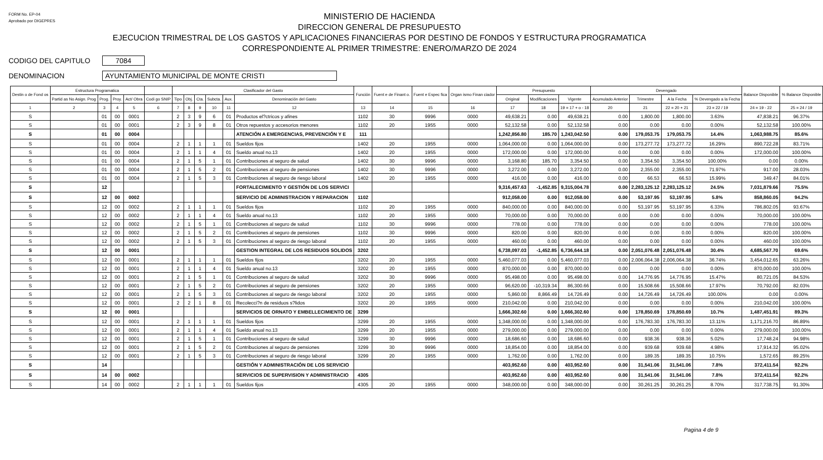FORM No. EP-04
Aprobado por DIGEPRES
MINISTERIO DE HACIENDA
DIRECCION GENERAL DE PRESUPUESTO
EJECUCION TRIMESTRAL DE LOS GASTOS Y APLICACIONES FINANCIERAS POR DESTINO DE FONDOS Y ESTRUCTURA PROGRAMATICA
CORRESPONDIENTE AL PRIMER TRIMESTRE: ENERO/MARZO DE 2024
CODIGO DEL CAPITULO 7084
DENOMINACION AYUNTAMIENTO MUNICIPAL DE MONTE CRISTI
| Destin o de Fond os | Estructura Programatica | | | | | Clasificador del Gasto | | | | | | Función | Fuent e de Finant o. | Fuent e Espec fica | Organ ismo Finan ciador | Presupuesto | | | Devengado | | | | Balance Disponible | % Balance Disponible |
| --- | --- | --- | --- | --- | --- | --- | --- | --- | --- | --- | --- | --- | --- | --- | --- | --- | --- | --- | --- | --- | --- | --- | --- | --- |
| | Partid as No Asign. Prog | Prog. | Proy. | Act/ Obra | Codi go SNIP | Tipo | Obj. | Cta. | Subcta. | Aux. | Denominación del Gasto | | | | | Original | Modificaciones | Vigente | Acumulado Anterior | Trimestre | A la Fecha | % Devengado a la Fecha | | |
| 1 | 2 | 3 | 4 | 5 | 6 | 7 | 8 | 9 | 10 | 11 | 12 | 13 | 14 | 15 | 16 | 17 | 18 | 19 = 17 + o - 18 | 20 | 21 | 22 = 20 + 21 | 23 = 22 / 19 | 24 = 19 - 22 | 25 = 24 / 19 |
| S | | 01 | 00 | 0001 | | 2 | 3 | 9 | 6 | 01 | Productos el?ctricos y afines | 1102 | 30 | 9996 | 0000 | 49,638.21 | 0.00 | 49,638.21 | 0.00 | 1,800.00 | 1,800.00 | 3.63% | 47,838.21 | 96.37% |
| S | | 01 | 00 | 0001 | | 2 | 3 | 9 | 8 | 01 | Otros repuestos y accesorios menores | 1102 | 20 | 1955 | 0000 | 52,132.58 | 0.00 | 52,132.58 | 0.00 | 0.00 | 0.00 | 0.00% | 52,132.58 | 100.00% |
| S | | 01 | 00 | 0004 | | | | | | | ATENCIÓN A EMERGENCIAS, PREVENCIÓN Y E | 111 | | | | 1,242,856.80 | 185.70 | 1,243,042.50 | 0.00 | 179,053.75 | 179,053.75 | 14.4% | 1,063,988.75 | 85.6% |
| S | | 01 | 00 | 0004 | | 2 | 1 | 1 | 1 | 01 | Sueldos fijos | 1402 | 20 | 1955 | 0000 | 1,064,000.00 | 0.00 | 1,064,000.00 | 0.00 | 173,277.72 | 173,277.72 | 16.29% | 890,722.28 | 83.71% |
| S | | 01 | 00 | 0004 | | 2 | 1 | 1 | 4 | 01 | Sueldo anual no.13 | 1402 | 20 | 1955 | 0000 | 172,000.00 | 0.00 | 172,000.00 | 0.00 | 0.00 | 0.00 | 0.00% | 172,000.00 | 100.00% |
| S | | 01 | 00 | 0004 | | 2 | 1 | 5 | 1 | 01 | Contribuciones al seguro de salud | 1402 | 30 | 9996 | 0000 | 3,168.80 | 185.70 | 3,354.50 | 0.00 | 3,354.50 | 3,354.50 | 100.00% | 0.00 | 0.00% |
| S | | 01 | 00 | 0004 | | 2 | 1 | 5 | 2 | 01 | Contribuciones al seguro de pensiones | 1402 | 30 | 9996 | 0000 | 3,272.00 | 0.00 | 3,272.00 | 0.00 | 2,355.00 | 2,355.00 | 71.97% | 917.00 | 28.03% |
| S | | 01 | 00 | 0004 | | 2 | 1 | 5 | 3 | 01 | Contribuciones al seguro de riesgo laboral | 1402 | 20 | 1955 | 0000 | 416.00 | 0.00 | 416.00 | 0.00 | 66.53 | 66.53 | 15.99% | 349.47 | 84.01% |
| S | | 12 | | | | | | | | | FORTALECIMIENTO Y GESTIÓN DE LOS SERVICI | | | | | 9,316,457.63 | -1,452.85 | 9,315,004.78 | 0.00 | 2,283,125.12 | 2,283,125.12 | 24.5% | 7,031,879.66 | 75.5% |
| S | | 12 | 00 | 0002 | | | | | | | SERVICIO DE ADMINISTRACION Y REPARACION | 1102 | | | | 912,058.00 | 0.00 | 912,058.00 | 0.00 | 53,197.95 | 53,197.95 | 5.8% | 858,860.05 | 94.2% |
| S | | 12 | 00 | 0002 | | 2 | 1 | 1 | 1 | 01 | Sueldos fijos | 1102 | 20 | 1955 | 0000 | 840,000.00 | 0.00 | 840,000.00 | 0.00 | 53,197.95 | 53,197.95 | 6.33% | 786,802.05 | 93.67% |
| S | | 12 | 00 | 0002 | | 2 | 1 | 1 | 4 | 01 | Sueldo anual no.13 | 1102 | 20 | 1955 | 0000 | 70,000.00 | 0.00 | 70,000.00 | 0.00 | 0.00 | 0.00 | 0.00% | 70,000.00 | 100.00% |
| S | | 12 | 00 | 0002 | | 2 | 1 | 5 | 1 | 01 | Contribuciones al seguro de salud | 1102 | 30 | 9996 | 0000 | 778.00 | 0.00 | 778.00 | 0.00 | 0.00 | 0.00 | 0.00% | 778.00 | 100.00% |
| S | | 12 | 00 | 0002 | | 2 | 1 | 5 | 2 | 01 | Contribuciones al seguro de pensiones | 1102 | 30 | 9996 | 0000 | 820.00 | 0.00 | 820.00 | 0.00 | 0.00 | 0.00 | 0.00% | 820.00 | 100.00% |
| S | | 12 | 00 | 0002 | | 2 | 1 | 5 | 3 | 01 | Contribuciones al seguro de riesgo laboral | 1102 | 20 | 1955 | 0000 | 460.00 | 0.00 | 460.00 | 0.00 | 0.00 | 0.00 | 0.00% | 460.00 | 100.00% |
| S | | 12 | 00 | 0001 | | | | | | | GESTION INTEGRAL DE LOS RESIDUOS SOLIDOS | 3202 | | | | 6,738,097.03 | -1,452.85 | 6,736,644.18 | 0.00 | 2,051,076.48 | 2,051,076.48 | 30.4% | 4,685,567.70 | 69.6% |
| S | | 12 | 00 | 0001 | | 2 | 1 | 1 | 1 | 01 | Sueldos fijos | 3202 | 20 | 1955 | 0000 | 5,460,077.03 | 0.00 | 5,460,077.03 | 0.00 | 2,006,064.38 | 2,006,064.38 | 36.74% | 3,454,012.65 | 63.26% |
| S | | 12 | 00 | 0001 | | 2 | 1 | 1 | 4 | 01 | Sueldo anual no.13 | 3202 | 20 | 1955 | 0000 | 870,000.00 | 0.00 | 870,000.00 | 0.00 | 0.00 | 0.00 | 0.00% | 870,000.00 | 100.00% |
| S | | 12 | 00 | 0001 | | 2 | 1 | 5 | 1 | 01 | Contribuciones al seguro de salud | 3202 | 30 | 9996 | 0000 | 95,498.00 | 0.00 | 95,498.00 | 0.00 | 14,776.95 | 14,776.95 | 15.47% | 80,721.05 | 84.53% |
| S | | 12 | 00 | 0001 | | 2 | 1 | 5 | 2 | 01 | Contribuciones al seguro de pensiones | 3202 | 20 | 1955 | 0000 | 96,620.00 | -10,319.34 | 86,300.66 | 0.00 | 15,508.66 | 15,508.66 | 17.97% | 70,792.00 | 82.03% |
| S | | 12 | 00 | 0001 | | 2 | 1 | 5 | 3 | 01 | Contribuciones al seguro de riesgo laboral | 3202 | 20 | 1955 | 0000 | 5,860.00 | 8,866.49 | 14,726.49 | 0.00 | 14,726.49 | 14,726.49 | 100.00% | 0.00 | 0.00% |
| S | | 12 | 00 | 0001 | | 2 | 2 | 1 | 8 | 01 | Recolecci?n de residuos s?lidos | 3202 | 20 | 1955 | 0000 | 210,042.00 | 0.00 | 210,042.00 | 0.00 | 0.00 | 0.00 | 0.00% | 210,042.00 | 100.00% |
| S | | 12 | 00 | 0001 | | | | | | | SERVICIOS DE ORNATO Y EMBELLECIMIENTO DE | 3299 | | | | 1,666,302.60 | 0.00 | 1,666,302.60 | 0.00 | 178,850.69 | 178,850.69 | 10.7% | 1,487,451.91 | 89.3% |
| S | | 12 | 00 | 0001 | | 2 | 1 | 1 | 1 | 01 | Sueldos fijos | 3299 | 20 | 1955 | 0000 | 1,348,000.00 | 0.00 | 1,348,000.00 | 0.00 | 176,783.30 | 176,783.30 | 13.11% | 1,171,216.70 | 86.89% |
| S | | 12 | 00 | 0001 | | 2 | 1 | 1 | 4 | 01 | Sueldo anual no.13 | 3299 | 20 | 1955 | 0000 | 279,000.00 | 0.00 | 279,000.00 | 0.00 | 0.00 | 0.00 | 0.00% | 279,000.00 | 100.00% |
| S | | 12 | 00 | 0001 | | 2 | 1 | 5 | 1 | 01 | Contribuciones al seguro de salud | 3299 | 30 | 9996 | 0000 | 18,686.60 | 0.00 | 18,686.60 | 0.00 | 938.36 | 938.36 | 5.02% | 17,748.24 | 94.98% |
| S | | 12 | 00 | 0001 | | 2 | 1 | 5 | 2 | 01 | Contribuciones al seguro de pensiones | 3299 | 30 | 9996 | 0000 | 18,854.00 | 0.00 | 18,854.00 | 0.00 | 939.68 | 939.68 | 4.98% | 17,914.32 | 95.02% |
| S | | 12 | 00 | 0001 | | 2 | 1 | 5 | 3 | 01 | Contribuciones al seguro de riesgo laboral | 3299 | 20 | 1955 | 0000 | 1,762.00 | 0.00 | 1,762.00 | 0.00 | 189.35 | 189.35 | 10.75% | 1,572.65 | 89.25% |
| S | | 14 | | | | | | | | | GESTIÓN Y ADMINISTRACIÓN DE LOS SERVICIO | | | | | 403,952.60 | 0.00 | 403,952.60 | 0.00 | 31,541.06 | 31,541.06 | 7.8% | 372,411.54 | 92.2% |
| S | | 14 | 00 | 0002 | | | | | | | SERVICIOS DE SUPERVISION Y ADMINISTRACIO | 4305 | | | | 403,952.60 | 0.00 | 403,952.60 | 0.00 | 31,541.06 | 31,541.06 | 7.8% | 372,411.54 | 92.2% |
| S | | 14 | 00 | 0002 | | 2 | 1 | 1 | 1 | 01 | Sueldos fijos | 4305 | 20 | 1955 | 0000 | 348,000.00 | 0.00 | 348,000.00 | 0.00 | 30,261.25 | 30,261.25 | 8.70% | 317,738.75 | 91.30% |
Pagina 4 de 9